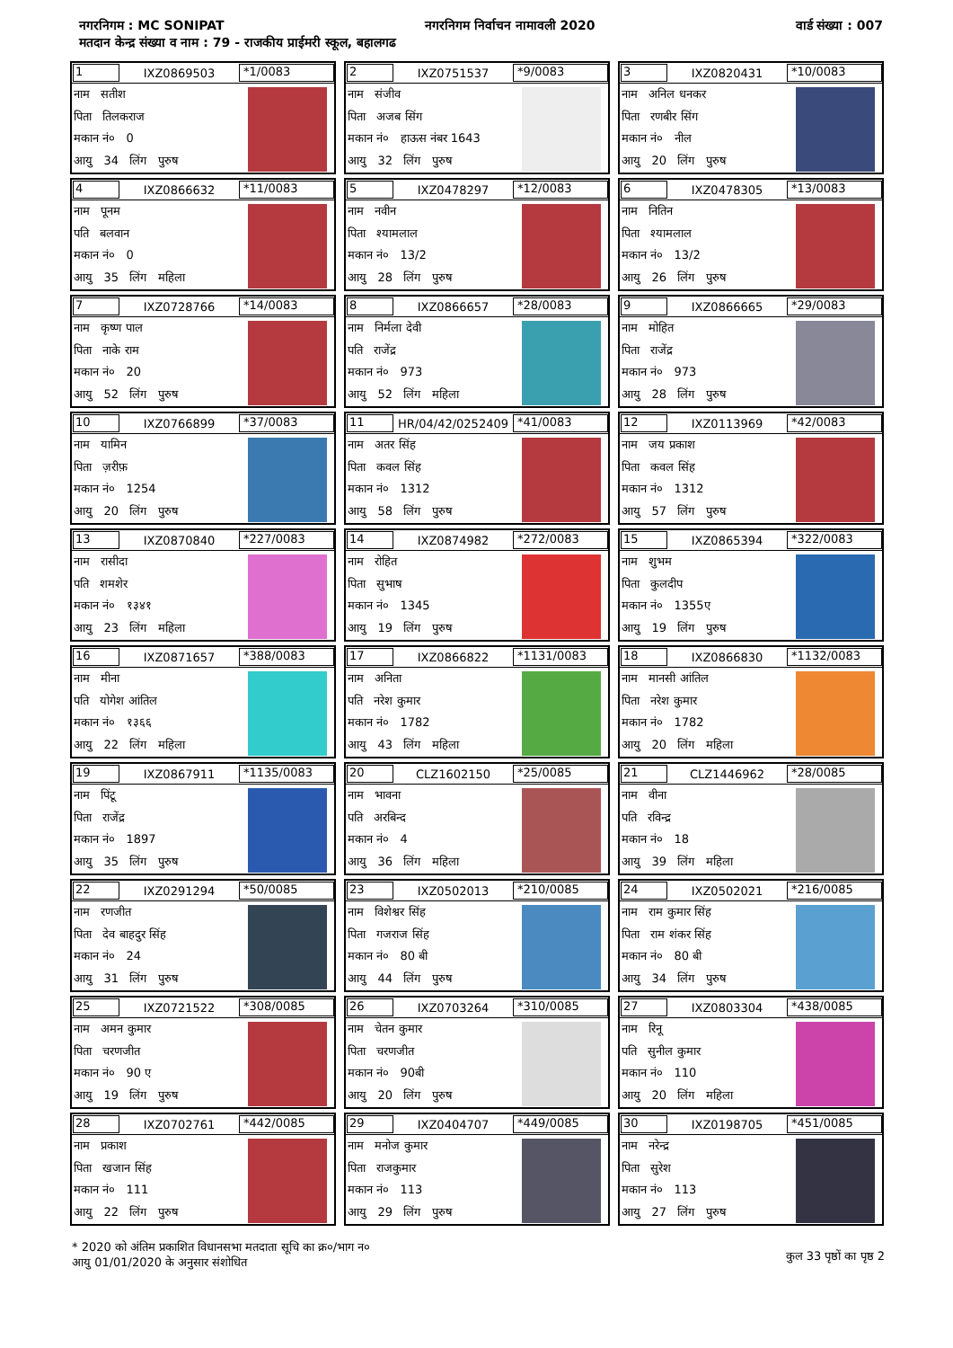नगरनिगम : MC SONIPAT नगरनिगम निर्वाचन नामावली 2020 वार्ड संख्या : 007
मतदान केन्द्र संख्या व नाम : 79 - राजकीय प्राईमरी स्कूल, बहालगढ
1 IXZ0869503 *1/0083
नाम सतीश
पिता तिलकराज
मकान नं० 0
आयु 34 लिंग पुरुष
2 IXZ0751537 *9/0083
नाम संजीव
पिता अजब सिंग
मकान नं० हाऊस नंबर 1643
आयु 32 लिंग पुरुष
3 IXZ0820431 *10/0083
नाम अनिल धनकर
पिता रणबीर सिंग
मकान नं० नील
आयु 20 लिंग पुरुष
4 IXZ0866632 *11/0083
नाम पूनम
पति बलवान
मकान नं० 0
आयु 35 लिंग महिला
5 IXZ0478297 *12/0083
नाम नवीन
पिता श्यामलाल
मकान नं० 13/2
आयु 28 लिंग पुरुष
6 IXZ0478305 *13/0083
नाम नितिन
पिता श्यामलाल
मकान नं० 13/2
आयु 26 लिंग पुरुष
7 IXZ0728766 *14/0083
नाम कृष्ण पाल
पिता नाके राम
मकान नं० 20
आयु 52 लिंग पुरुष
8 IXZ0866657 *28/0083
नाम निर्मला देवी
पति राजेंद्र
मकान नं० 973
आयु 52 लिंग महिला
9 IXZ0866665 *29/0083
नाम मोहित
पिता राजेंद्र
मकान नं० 973
आयु 28 लिंग पुरुष
10 IXZ0766899 *37/0083
नाम यामिन
पिता ज़रीफ़
मकान नं० 1254
आयु 20 लिंग पुरुष
11 HR/04/42/0252409 *41/0083
नाम अतर सिंह
पिता कवल सिंह
मकान नं० 1312
आयु 58 लिंग पुरुष
12 IXZ0113969 *42/0083
नाम जय प्रकाश
पिता कवल सिंह
मकान नं० 1312
आयु 57 लिंग पुरुष
13 IXZ0870840 *227/0083
नाम रासीदा
पति शमशेर
मकान नं० १३४१
आयु 23 लिंग महिला
14 IXZ0874982 *272/0083
नाम रोहित
पिता सुभाष
मकान नं० 1345
आयु 19 लिंग पुरुष
15 IXZ0865394 *322/0083
नाम शुभम
पिता कुलदीप
मकान नं० 1355ए
आयु 19 लिंग पुरुष
16 IXZ0871657 *388/0083
नाम मीना
पति योगेश आंतिल
मकान नं० १३६६
आयु 22 लिंग महिला
17 IXZ0866822 *1131/0083
नाम अनिता
पति नरेश कुमार
मकान नं० 1782
आयु 43 लिंग महिला
18 IXZ0866830 *1132/0083
नाम मानसी आंतिल
पिता नरेश कुमार
मकान नं० 1782
आयु 20 लिंग महिला
19 IXZ0867911 *1135/0083
नाम पिंटू
पिता राजेंद्र
मकान नं० 1897
आयु 35 लिंग पुरुष
20 CLZ1602150 *25/0085
नाम भावना
पति अरबिन्द
मकान नं० 4
आयु 36 लिंग महिला
21 CLZ1446962 *28/0085
नाम वीना
पति रविन्द्र
मकान नं० 18
आयु 39 लिंग महिला
22 IXZ0291294 *50/0085
नाम रणजीत
पिता देव बाहदुर सिंह
मकान नं० 24
आयु 31 लिंग पुरुष
23 IXZ0502013 *210/0085
नाम विशेश्वर सिंह
पिता गजराज सिंह
मकान नं० 80 बी
आयु 44 लिंग पुरुष
24 IXZ0502021 *216/0085
नाम राम कुमार सिंह
पिता राम शंकर सिंह
मकान नं० 80 बी
आयु 34 लिंग पुरुष
25 IXZ0721522 *308/0085
नाम अमन कुमार
पिता चरणजीत
मकान नं० 90 ए
आयु 19 लिंग पुरुष
26 IXZ0703264 *310/0085
नाम चेतन कुमार
पिता चरणजीत
मकान नं० 90बी
आयु 20 लिंग पुरुष
27 IXZ0803304 *438/0085
नाम रिनू
पति सुनील कुमार
मकान नं० 110
आयु 20 लिंग महिला
28 IXZ0702761 *442/0085
नाम प्रकाश
पिता खजान सिंह
मकान नं० 111
आयु 22 लिंग पुरुष
29 IXZ0404707 *449/0085
नाम मनोज कुमार
पिता राजकुमार
मकान नं० 113
आयु 29 लिंग पुरुष
30 IXZ0198705 *451/0085
नाम नरेन्द्र
पिता सुरेश
मकान नं० 113
आयु 27 लिंग पुरुष
* 2020 को अंतिम प्रकाशित विधानसभा मतदाता सूचि का क्र०/भाग न०
आयु 01/01/2020 के अनुसार संशोधित
कुल 33 पृष्ठों का पृष्ठ 2